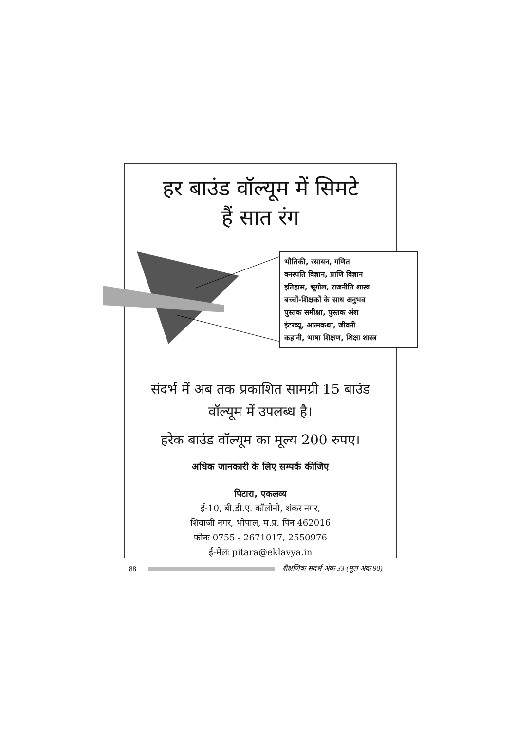हर बाउंड वॉल्यूम में सिमटे
हैं सात रंग
भौतिकी, रसायन, गणित
वनस्पति विज्ञान, प्राणि विज्ञान
इतिहास, भूगोल, राजनीति शास्त्र
बच्चों-शिक्षकों के साथ अनुभव
पुस्तक समीक्षा, पुस्तक अंश
इंटरव्यू, आत्मकथा, जीवनी
कहानी, भाषा शिक्षण, शिक्षा शास्त्र
संदर्भ में अब तक प्रकाशित सामग्री 15 बाउंड
वॉल्यूम में उपलब्ध है।
हरेक बाउंड वॉल्यूम का मूल्य 200 रुपए।
अधिक जानकारी के लिए सम्पर्क कीजिए
पिटारा, एकलव्य
ई-10, बी.डी.ए. कॉलोनी, शंकर नगर,
शिवाजी नगर, भोपाल, म.प्र. पिन 462016
फोनः 0755 - 2671017, 2550976
ई-मेलः pitara@eklavya.in
88
शैक्षणिक संदर्भ अंक-33 (मूल अंक 90)